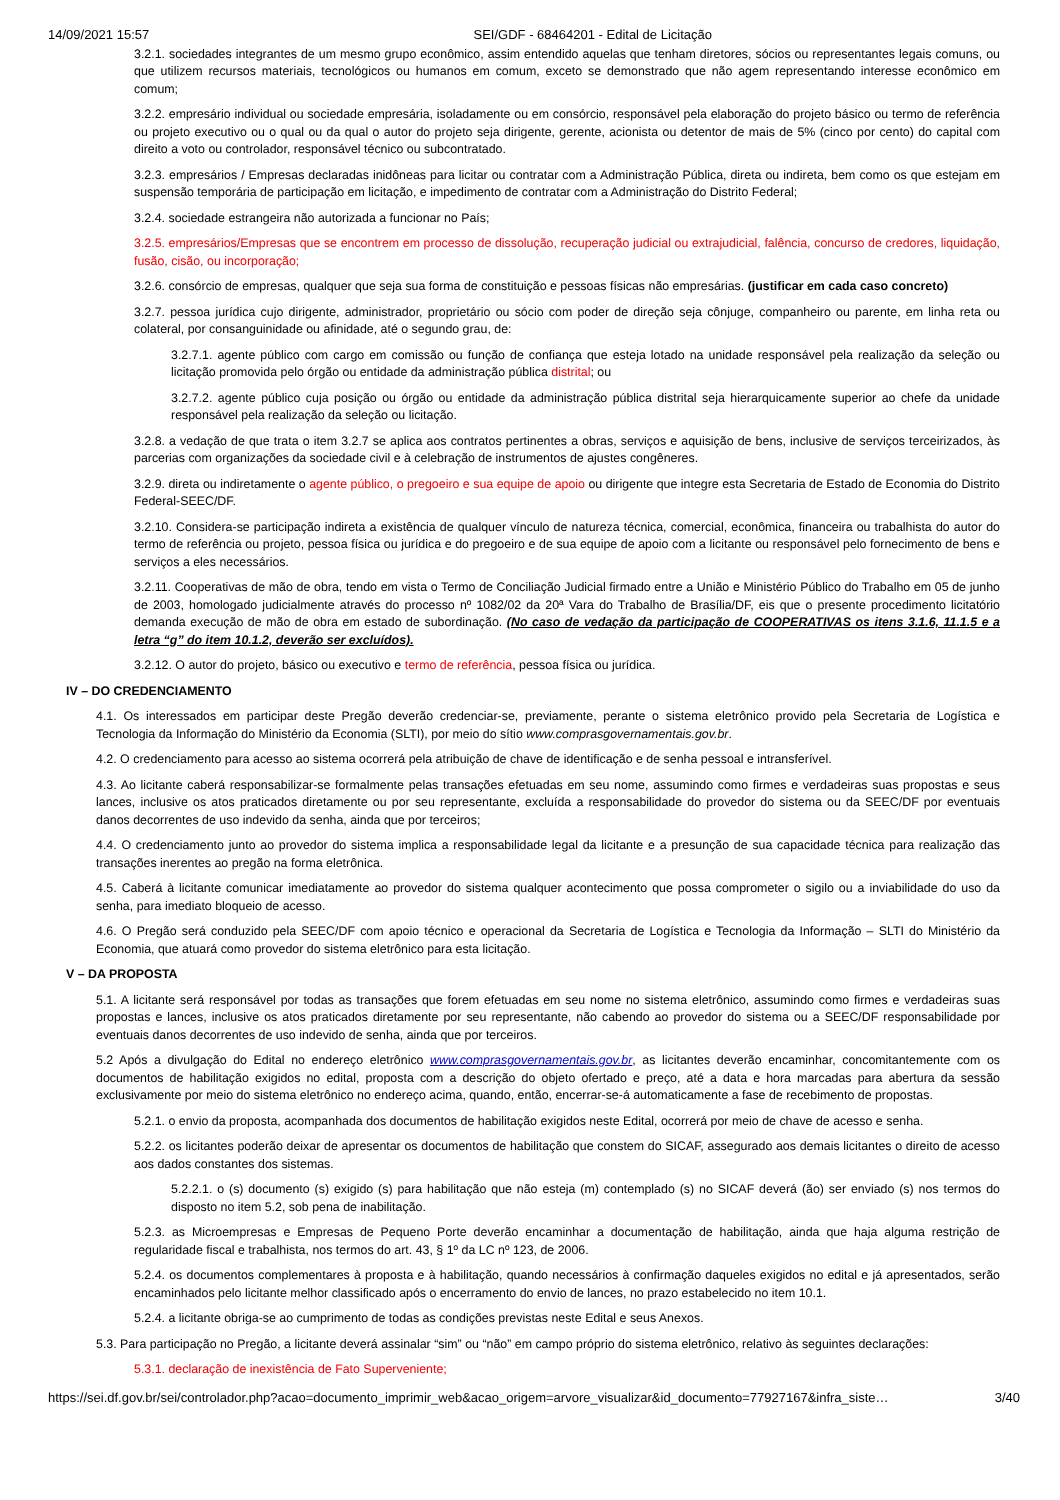14/09/2021 15:57 SEI/GDF - 68464201 - Edital de Licitação
3.2.1. sociedades integrantes de um mesmo grupo econômico, assim entendido aquelas que tenham diretores, sócios ou representantes legais comuns, ou que utilizem recursos materiais, tecnológicos ou humanos em comum, exceto se demonstrado que não agem representando interesse econômico em comum;
3.2.2. empresário individual ou sociedade empresária, isoladamente ou em consórcio, responsável pela elaboração do projeto básico ou termo de referência ou projeto executivo ou o qual ou da qual o autor do projeto seja dirigente, gerente, acionista ou detentor de mais de 5% (cinco por cento) do capital com direito a voto ou controlador, responsável técnico ou subcontratado.
3.2.3. empresários / Empresas declaradas inidôneas para licitar ou contratar com a Administração Pública, direta ou indireta, bem como os que estejam em suspensão temporária de participação em licitação, e impedimento de contratar com a Administração do Distrito Federal;
3.2.4. sociedade estrangeira não autorizada a funcionar no País;
3.2.5. empresários/Empresas que se encontrem em processo de dissolução, recuperação judicial ou extrajudicial, falência, concurso de credores, liquidação, fusão, cisão, ou incorporação;
3.2.6. consórcio de empresas, qualquer que seja sua forma de constituição e pessoas físicas não empresárias. (justificar em cada caso concreto)
3.2.7. pessoa jurídica cujo dirigente, administrador, proprietário ou sócio com poder de direção seja cônjuge, companheiro ou parente, em linha reta ou colateral, por consanguinidade ou afinidade, até o segundo grau, de:
3.2.7.1. agente público com cargo em comissão ou função de confiança que esteja lotado na unidade responsável pela realização da seleção ou licitação promovida pelo órgão ou entidade da administração pública distrital; ou
3.2.7.2. agente público cuja posição ou órgão ou entidade da administração pública distrital seja hierarquicamente superior ao chefe da unidade responsável pela realização da seleção ou licitação.
3.2.8. a vedação de que trata o item 3.2.7 se aplica aos contratos pertinentes a obras, serviços e aquisição de bens, inclusive de serviços terceirizados, às parcerias com organizações da sociedade civil e à celebração de instrumentos de ajustes congêneres.
3.2.9. direta ou indiretamente o agente público, o pregoeiro e sua equipe de apoio ou dirigente que integre esta Secretaria de Estado de Economia do Distrito Federal-SEEC/DF.
3.2.10. Considera-se participação indireta a existência de qualquer vínculo de natureza técnica, comercial, econômica, financeira ou trabalhista do autor do termo de referência ou projeto, pessoa física ou jurídica e do pregoeiro e de sua equipe de apoio com a licitante ou responsável pelo fornecimento de bens e serviços a eles necessários.
3.2.11. Cooperativas de mão de obra, tendo em vista o Termo de Conciliação Judicial firmado entre a União e Ministério Público do Trabalho em 05 de junho de 2003, homologado judicialmente através do processo nº 1082/02 da 20ª Vara do Trabalho de Brasília/DF, eis que o presente procedimento licitatório demanda execução de mão de obra em estado de subordinação. (No caso de vedação da participação de COOPERATIVAS os itens 3.1.6, 11.1.5 e a letra “g” do item 10.1.2, deverão ser excluídos).
3.2.12. O autor do projeto, básico ou executivo e termo de referência, pessoa física ou jurídica.
IV – DO CREDENCIAMENTO
4.1. Os interessados em participar deste Pregão deverão credenciar-se, previamente, perante o sistema eletrônico provido pela Secretaria de Logística e Tecnologia da Informação do Ministério da Economia (SLTI), por meio do sítio www.comprasgovernamentais.gov.br.
4.2. O credenciamento para acesso ao sistema ocorrerá pela atribuição de chave de identificação e de senha pessoal e intransferível.
4.3. Ao licitante caberá responsabilizar-se formalmente pelas transações efetuadas em seu nome, assumindo como firmes e verdadeiras suas propostas e seus lances, inclusive os atos praticados diretamente ou por seu representante, excluída a responsabilidade do provedor do sistema ou da SEEC/DF por eventuais danos decorrentes de uso indevido da senha, ainda que por terceiros;
4.4. O credenciamento junto ao provedor do sistema implica a responsabilidade legal da licitante e a presunção de sua capacidade técnica para realização das transações inerentes ao pregão na forma eletrônica.
4.5. Caberá à licitante comunicar imediatamente ao provedor do sistema qualquer acontecimento que possa comprometer o sigilo ou a inviabilidade do uso da senha, para imediato bloqueio de acesso.
4.6. O Pregão será conduzido pela SEEC/DF com apoio técnico e operacional da Secretaria de Logística e Tecnologia da Informação – SLTI do Ministério da Economia, que atuará como provedor do sistema eletrônico para esta licitação.
V – DA PROPOSTA
5.1. A licitante será responsável por todas as transações que forem efetuadas em seu nome no sistema eletrônico, assumindo como firmes e verdadeiras suas propostas e lances, inclusive os atos praticados diretamente por seu representante, não cabendo ao provedor do sistema ou a SEEC/DF responsabilidade por eventuais danos decorrentes de uso indevido de senha, ainda que por terceiros.
5.2 Após a divulgação do Edital no endereço eletrônico www.comprasgovernamentais.gov.br, as licitantes deverão encaminhar, concomitantemente com os documentos de habilitação exigidos no edital, proposta com a descrição do objeto ofertado e preço, até a data e hora marcadas para abertura da sessão exclusivamente por meio do sistema eletrônico no endereço acima, quando, então, encerrar-se-á automaticamente a fase de recebimento de propostas.
5.2.1. o envio da proposta, acompanhada dos documentos de habilitação exigidos neste Edital, ocorrerá por meio de chave de acesso e senha.
5.2.2. os licitantes poderão deixar de apresentar os documentos de habilitação que constem do SICAF, assegurado aos demais licitantes o direito de acesso aos dados constantes dos sistemas.
5.2.2.1. o (s) documento (s) exigido (s) para habilitação que não esteja (m) contemplado (s) no SICAF deverá (ão) ser enviado (s) nos termos do disposto no item 5.2, sob pena de inabilitação.
5.2.3. as Microempresas e Empresas de Pequeno Porte deverão encaminhar a documentação de habilitação, ainda que haja alguma restrição de regularidade fiscal e trabalhista, nos termos do art. 43, § 1º da LC nº 123, de 2006.
5.2.4. os documentos complementares à proposta e à habilitação, quando necessários à confirmação daqueles exigidos no edital e já apresentados, serão encaminhados pelo licitante melhor classificado após o encerramento do envio de lances, no prazo estabelecido no item 10.1.
5.2.4. a licitante obriga-se ao cumprimento de todas as condições previstas neste Edital e seus Anexos.
5.3. Para participação no Pregão, a licitante deverá assinalar “sim” ou “não” em campo próprio do sistema eletrônico, relativo às seguintes declarações:
5.3.1. declaração de inexistência de Fato Superveniente;
https://sei.df.gov.br/sei/controlador.php?acao=documento_imprimir_web&acao_origem=arvore_visualizar&id_documento=77927167&infra_siste… 3/40